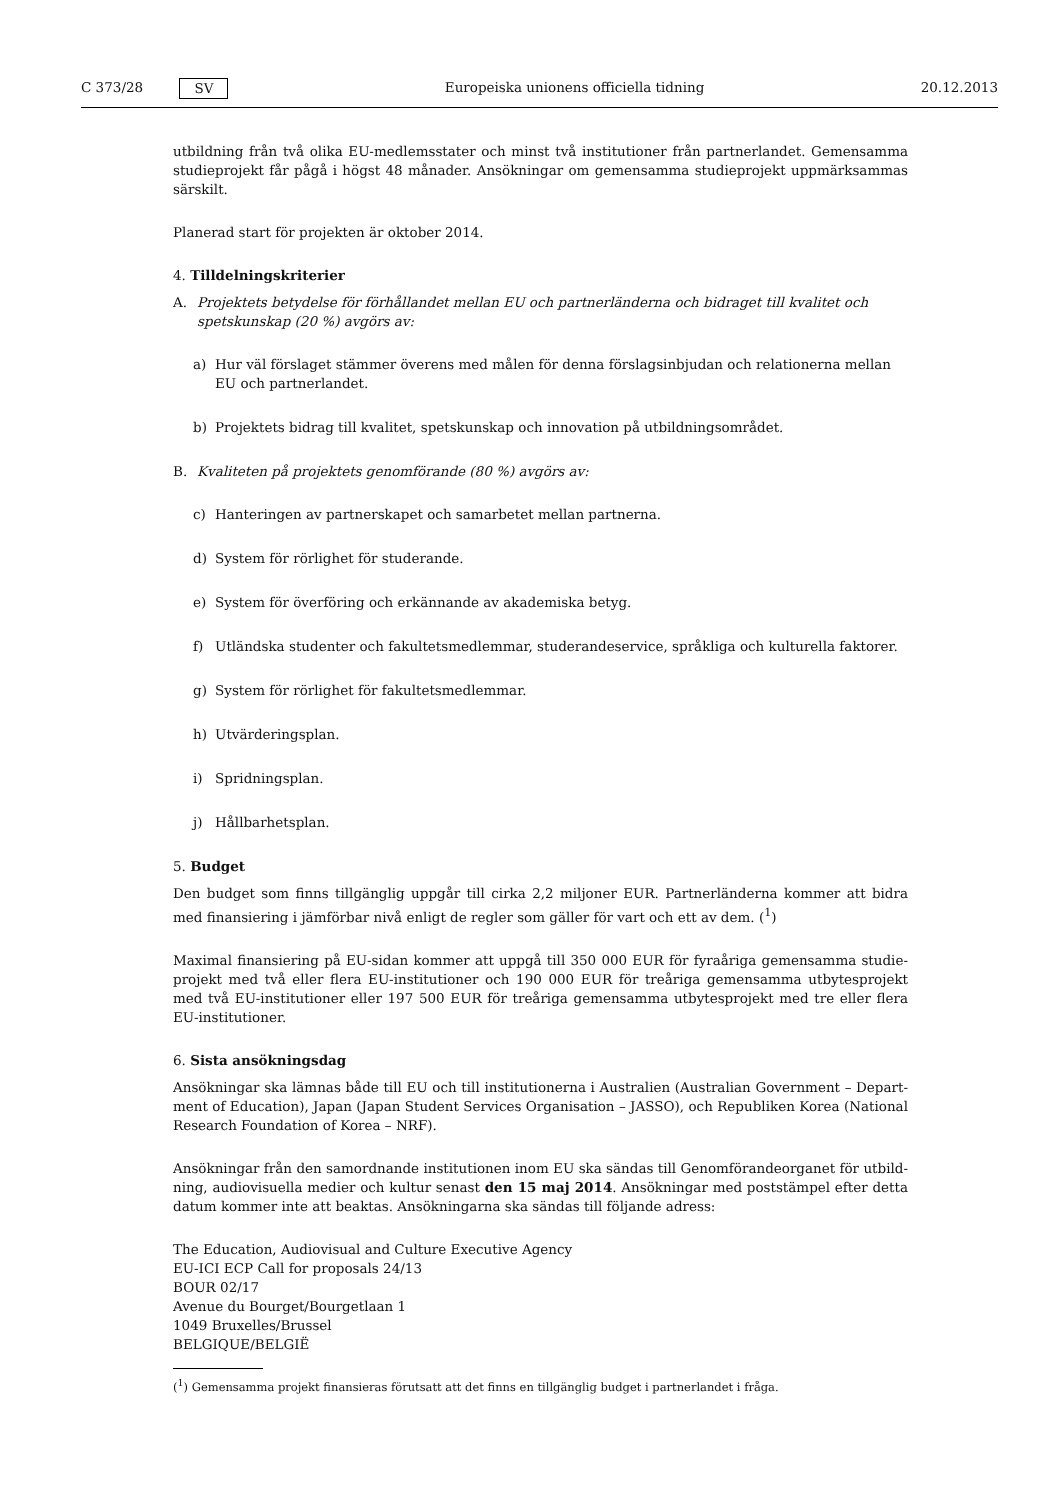C 373/28 SV Europeiska unionens officiella tidning 20.12.2013
utbildning från två olika EU-medlemsstater och minst två institutioner från partnerlandet. Gemensamma studieprojekt får pågå i högst 48 månader. Ansökningar om gemensamma studieprojekt uppmärksammas särskilt.
Planerad start för projekten är oktober 2014.
4. Tilldelningskriterier
A. Projektets betydelse för förhållandet mellan EU och partnerländerna och bidraget till kvalitet och spetskunskap (20 %) avgörs av:
a) Hur väl förslaget stämmer överens med målen för denna förslagsinbjudan och relationerna mellan EU och partnerlandet.
b) Projektets bidrag till kvalitet, spetskunskap och innovation på utbildningsområdet.
B. Kvaliteten på projektets genomförande (80 %) avgörs av:
c) Hanteringen av partnerskapet och samarbetet mellan partnerna.
d) System för rörlighet för studerande.
e) System för överföring och erkännande av akademiska betyg.
f) Utländska studenter och fakultetsmedlemmar, studerandeservice, språkliga och kulturella faktorer.
g) System för rörlighet för fakultetsmedlemmar.
h) Utvärderingsplan.
i) Spridningsplan.
j) Hållbarhetsplan.
5. Budget
Den budget som finns tillgänglig uppgår till cirka 2,2 miljoner EUR. Partnerländerna kommer att bidra med finansiering i jämförbar nivå enligt de regler som gäller för vart och ett av dem. (<sup>1</sup>)
Maximal finansiering på EU-sidan kommer att uppgå till 350 000 EUR för fyraåriga gemensamma studie­projekt med två eller flera EU-institutioner och 190 000 EUR för treåriga gemensamma utbytesprojekt med två EU-institutioner eller 197 500 EUR för treåriga gemensamma utbytesprojekt med tre eller flera EU-institutioner.
6. Sista ansökningsdag
Ansökningar ska lämnas både till EU och till institutionerna i Australien (Australian Government – Depart­ment of Education), Japan (Japan Student Services Organisation – JASSO), och Republiken Korea (National Research Foundation of Korea – NRF).
Ansökningar från den samordnande institutionen inom EU ska sändas till Genomförandeorganet för utbild­ning, audiovisuella medier och kultur senast den 15 maj 2014. Ansökningar med poststämpel efter detta datum kommer inte att beaktas. Ansökningarna ska sändas till följande adress:
The Education, Audiovisual and Culture Executive Agency
EU-ICI ECP Call for proposals 24/13
BOUR 02/17
Avenue du Bourget/Bourgetlaan 1
1049 Bruxelles/Brussel
BELGIQUE/BELGIË
(<sup>1</sup>) Gemensamma projekt finansieras förutsatt att det finns en tillgänglig budget i partnerlandet i fråga.